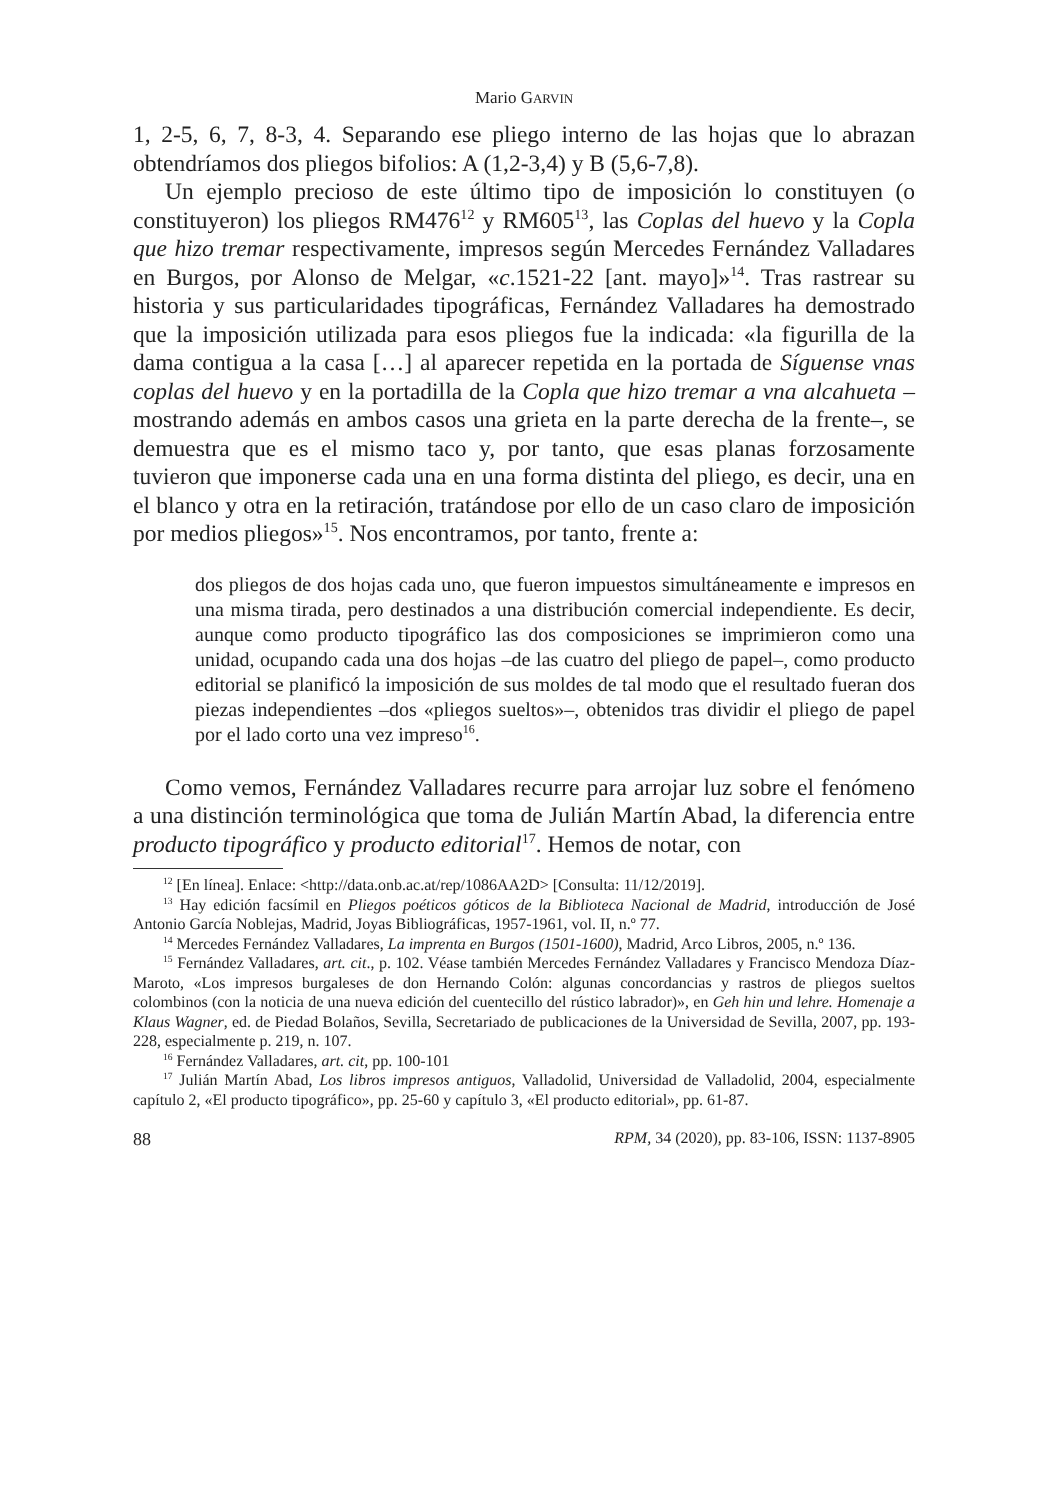Mario GARVIN
1, 2-5, 6, 7, 8-3, 4. Separando ese pliego interno de las hojas que lo abrazan obtendríamos dos pliegos bifolios: A (1,2-3,4) y B (5,6-7,8).
Un ejemplo precioso de este último tipo de imposición lo constituyen (o constituyeron) los pliegos RM476<sup>12</sup> y RM605<sup>13</sup>, las Coplas del huevo y la Copla que hizo tremar respectivamente, impresos según Mercedes Fernández Valladares en Burgos, por Alonso de Melgar, «c.1521-22 [ant. mayo]»<sup>14</sup>. Tras rastrear su historia y sus particularidades tipográficas, Fernández Valladares ha demostrado que la imposición utilizada para esos pliegos fue la indicada: «la figurilla de la dama contigua a la casa […] al aparecer repetida en la portada de Síguense vnas coplas del huevo y en la portadilla de la Copla que hizo tremar a vna alcahueta –mostrando además en ambos casos una grieta en la parte derecha de la frente–, se demuestra que es el mismo taco y, por tanto, que esas planas forzosamente tuvieron que imponerse cada una en una forma distinta del pliego, es decir, una en el blanco y otra en la retiración, tratándose por ello de un caso claro de imposición por medios pliegos»<sup>15</sup>. Nos encontramos, por tanto, frente a:
dos pliegos de dos hojas cada uno, que fueron impuestos simultáneamente e impresos en una misma tirada, pero destinados a una distribución comercial independiente. Es decir, aunque como producto tipográfico las dos composiciones se imprimieron como una unidad, ocupando cada una dos hojas –de las cuatro del pliego de papel–, como producto editorial se planificó la imposición de sus moldes de tal modo que el resultado fueran dos piezas independientes –dos «pliegos sueltos»–, obtenidos tras dividir el pliego de papel por el lado corto una vez impreso<sup>16</sup>.
Como vemos, Fernández Valladares recurre para arrojar luz sobre el fenómeno a una distinción terminológica que toma de Julián Martín Abad, la diferencia entre producto tipográfico y producto editorial<sup>17</sup>. Hemos de notar, con
<sup>12</sup> [En línea]. Enlace: <http://data.onb.ac.at/rep/1086AA2D> [Consulta: 11/12/2019].
<sup>13</sup> Hay edición facsímil en Pliegos poéticos góticos de la Biblioteca Nacional de Madrid, introducción de José Antonio García Noblejas, Madrid, Joyas Bibliográficas, 1957-1961, vol. II, n.º 77.
<sup>14</sup> Mercedes Fernández Valladares, La imprenta en Burgos (1501-1600), Madrid, Arco Libros, 2005, n.º 136.
<sup>15</sup> Fernández Valladares, art. cit., p. 102. Véase también Mercedes Fernández Valladares y Francisco Mendoza Díaz-Maroto, «Los impresos burgaleses de don Hernando Colón: algunas concordancias y rastros de pliegos sueltos colombinos (con la noticia de una nueva edición del cuentecillo del rústico labrador)», en Geh hin und lehre. Homenaje a Klaus Wagner, ed. de Piedad Bolaños, Sevilla, Secretariado de publicaciones de la Universidad de Sevilla, 2007, pp. 193-228, especialmente p. 219, n. 107.
<sup>16</sup> Fernández Valladares, art. cit, pp. 100-101
<sup>17</sup> Julián Martín Abad, Los libros impresos antiguos, Valladolid, Universidad de Valladolid, 2004, especialmente capítulo 2, «El producto tipográfico», pp. 25-60 y capítulo 3, «El producto editorial», pp. 61-87.
88 RPM, 34 (2020), pp. 83-106, ISSN: 1137-8905